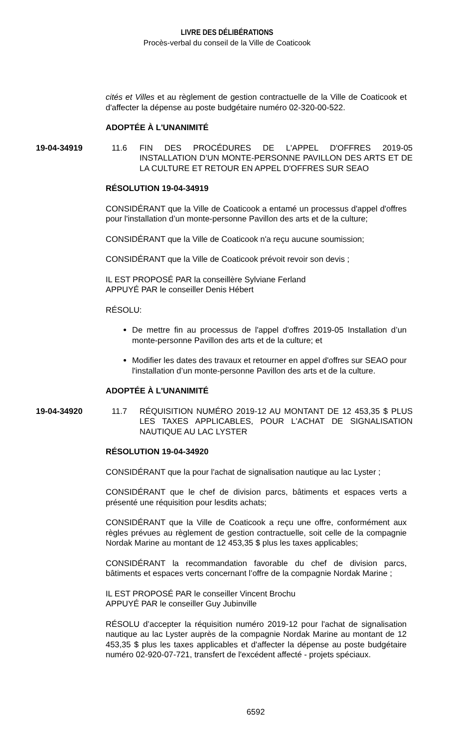LIVRE DES DÉLIBÉRATIONS
Procès-verbal du conseil de la Ville de Coaticook
cités et Villes et au règlement de gestion contractuelle de la Ville de Coaticook et d'affecter la dépense au poste budgétaire numéro 02-320-00-522.
ADOPTÉE À L'UNANIMITÉ
19-04-34919 11.6 FIN DES PROCÉDURES DE L'APPEL D'OFFRES 2019-05 INSTALLATION D’UN MONTE-PERSONNE PAVILLON DES ARTS ET DE LA CULTURE ET RETOUR EN APPEL D'OFFRES SUR SEAO
RÉSOLUTION 19-04-34919
CONSIDÉRANT que la Ville de Coaticook a entamé un processus d'appel d'offres pour l'installation d’un monte-personne Pavillon des arts et de la culture;
CONSIDÉRANT que la Ville de Coaticook n'a reçu aucune soumission;
CONSIDÉRANT que la Ville de Coaticook prévoit revoir son devis ;
IL EST PROPOSÉ PAR la conseillère Sylviane Ferland
APPUYÉ PAR le conseiller Denis Hébert
RÉSOLU:
De mettre fin au processus de l'appel d'offres 2019-05 Installation d’un monte-personne Pavillon des arts et de la culture; et
Modifier les dates des travaux et retourner en appel d'offres sur SEAO pour l'installation d’un monte-personne Pavillon des arts et de la culture.
ADOPTÉE À L'UNANIMITÉ
19-04-34920 11.7 RÉQUISITION NUMÉRO 2019-12 AU MONTANT DE 12 453,35 $ PLUS LES TAXES APPLICABLES, POUR L'ACHAT DE SIGNALISATION NAUTIQUE AU LAC LYSTER
RÉSOLUTION 19-04-34920
CONSIDÉRANT que la pour l'achat de signalisation nautique au lac Lyster ;
CONSIDÉRANT que le chef de division parcs, bâtiments et espaces verts a présenté une réquisition pour lesdits achats;
CONSIDÉRANT que la Ville de Coaticook a reçu une offre, conformément aux règles prévues au règlement de gestion contractuelle, soit celle de la compagnie Nordak Marine au montant de 12 453,35 $ plus les taxes applicables;
CONSIDÉRANT la recommandation favorable du chef de division parcs, bâtiments et espaces verts concernant l’offre de la compagnie Nordak Marine ;
IL EST PROPOSÉ PAR le conseiller Vincent Brochu
APPUYÉ PAR le conseiller Guy Jubinville
RÉSOLU d’accepter la réquisition numéro 2019-12 pour l'achat de signalisation nautique au lac Lyster auprès de la compagnie Nordak Marine au montant de 12 453,35 $ plus les taxes applicables et d'affecter la dépense au poste budgétaire numéro 02-920-07-721, transfert de l'excédent affecté - projets spéciaux.
6592